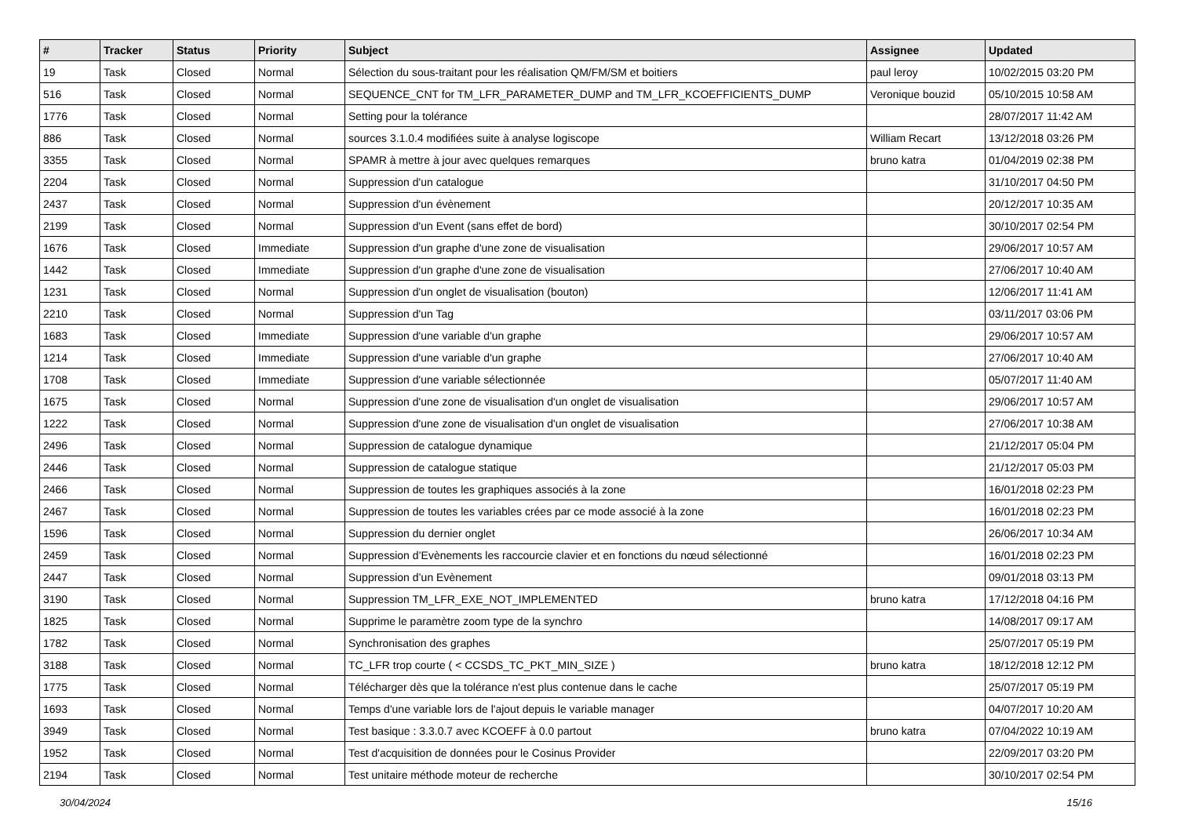| # | Tracker | Status | Priority | Subject | Assignee | Updated |
| --- | --- | --- | --- | --- | --- | --- |
| 19 | Task | Closed | Normal | Sélection du sous-traitant pour les réalisation QM/FM/SM et boitiers | paul leroy | 10/02/2015 03:20 PM |
| 516 | Task | Closed | Normal | SEQUENCE_CNT for TM_LFR_PARAMETER_DUMP and TM_LFR_KCOEFFICIENTS_DUMP | Veronique bouzid | 05/10/2015 10:58 AM |
| 1776 | Task | Closed | Normal | Setting pour la tolérance | | 28/07/2017 11:42 AM |
| 886 | Task | Closed | Normal | sources 3.1.0.4 modifiées suite à analyse logiscope | William Recart | 13/12/2018 03:26 PM |
| 3355 | Task | Closed | Normal | SPAMR à mettre à jour avec quelques remarques | bruno katra | 01/04/2019 02:38 PM |
| 2204 | Task | Closed | Normal | Suppression d'un catalogue | | 31/10/2017 04:50 PM |
| 2437 | Task | Closed | Normal | Suppression d'un évènement | | 20/12/2017 10:35 AM |
| 2199 | Task | Closed | Normal | Suppression d'un Event (sans effet de bord) | | 30/10/2017 02:54 PM |
| 1676 | Task | Closed | Immediate | Suppression d'un graphe d'une zone de visualisation | | 29/06/2017 10:57 AM |
| 1442 | Task | Closed | Immediate | Suppression d'un graphe d'une zone de visualisation | | 27/06/2017 10:40 AM |
| 1231 | Task | Closed | Normal | Suppression d'un onglet de visualisation (bouton) | | 12/06/2017 11:41 AM |
| 2210 | Task | Closed | Normal | Suppression d'un Tag | | 03/11/2017 03:06 PM |
| 1683 | Task | Closed | Immediate | Suppression d'une variable d'un graphe | | 29/06/2017 10:57 AM |
| 1214 | Task | Closed | Immediate | Suppression d'une variable d'un graphe | | 27/06/2017 10:40 AM |
| 1708 | Task | Closed | Immediate | Suppression d'une variable sélectionnée | | 05/07/2017 11:40 AM |
| 1675 | Task | Closed | Normal | Suppression d'une zone de visualisation d'un onglet de visualisation | | 29/06/2017 10:57 AM |
| 1222 | Task | Closed | Normal | Suppression d'une zone de visualisation d'un onglet de visualisation | | 27/06/2017 10:38 AM |
| 2496 | Task | Closed | Normal | Suppression de catalogue dynamique | | 21/12/2017 05:04 PM |
| 2446 | Task | Closed | Normal | Suppression de catalogue statique | | 21/12/2017 05:03 PM |
| 2466 | Task | Closed | Normal | Suppression de toutes les graphiques associés à la zone | | 16/01/2018 02:23 PM |
| 2467 | Task | Closed | Normal | Suppression de toutes les variables crées par ce mode associé à la zone | | 16/01/2018 02:23 PM |
| 1596 | Task | Closed | Normal | Suppression du dernier onglet | | 26/06/2017 10:34 AM |
| 2459 | Task | Closed | Normal | Suppression d’Evènements les raccourcie clavier et en fonctions du nœud sélectionné | | 16/01/2018 02:23 PM |
| 2447 | Task | Closed | Normal | Suppression d’un Evènement | | 09/01/2018 03:13 PM |
| 3190 | Task | Closed | Normal | Suppression TM_LFR_EXE_NOT_IMPLEMENTED | bruno katra | 17/12/2018 04:16 PM |
| 1825 | Task | Closed | Normal | Supprime le paramètre zoom type de la synchro | | 14/08/2017 09:17 AM |
| 1782 | Task | Closed | Normal | Synchronisation des graphes | | 25/07/2017 05:19 PM |
| 3188 | Task | Closed | Normal | TC_LFR trop courte ( < CCSDS_TC_PKT_MIN_SIZE ) | bruno katra | 18/12/2018 12:12 PM |
| 1775 | Task | Closed | Normal | Télécharger dès que la tolérance n'est plus contenue dans le cache | | 25/07/2017 05:19 PM |
| 1693 | Task | Closed | Normal | Temps d'une variable lors de l'ajout depuis le variable manager | | 04/07/2017 10:20 AM |
| 3949 | Task | Closed | Normal | Test basique : 3.3.0.7 avec KCOEFF à 0.0 partout | bruno katra | 07/04/2022 10:19 AM |
| 1952 | Task | Closed | Normal | Test d'acquisition de données pour le Cosinus Provider | | 22/09/2017 03:20 PM |
| 2194 | Task | Closed | Normal | Test unitaire méthode moteur de recherche | | 30/10/2017 02:54 PM |
30/04/2024 15/16